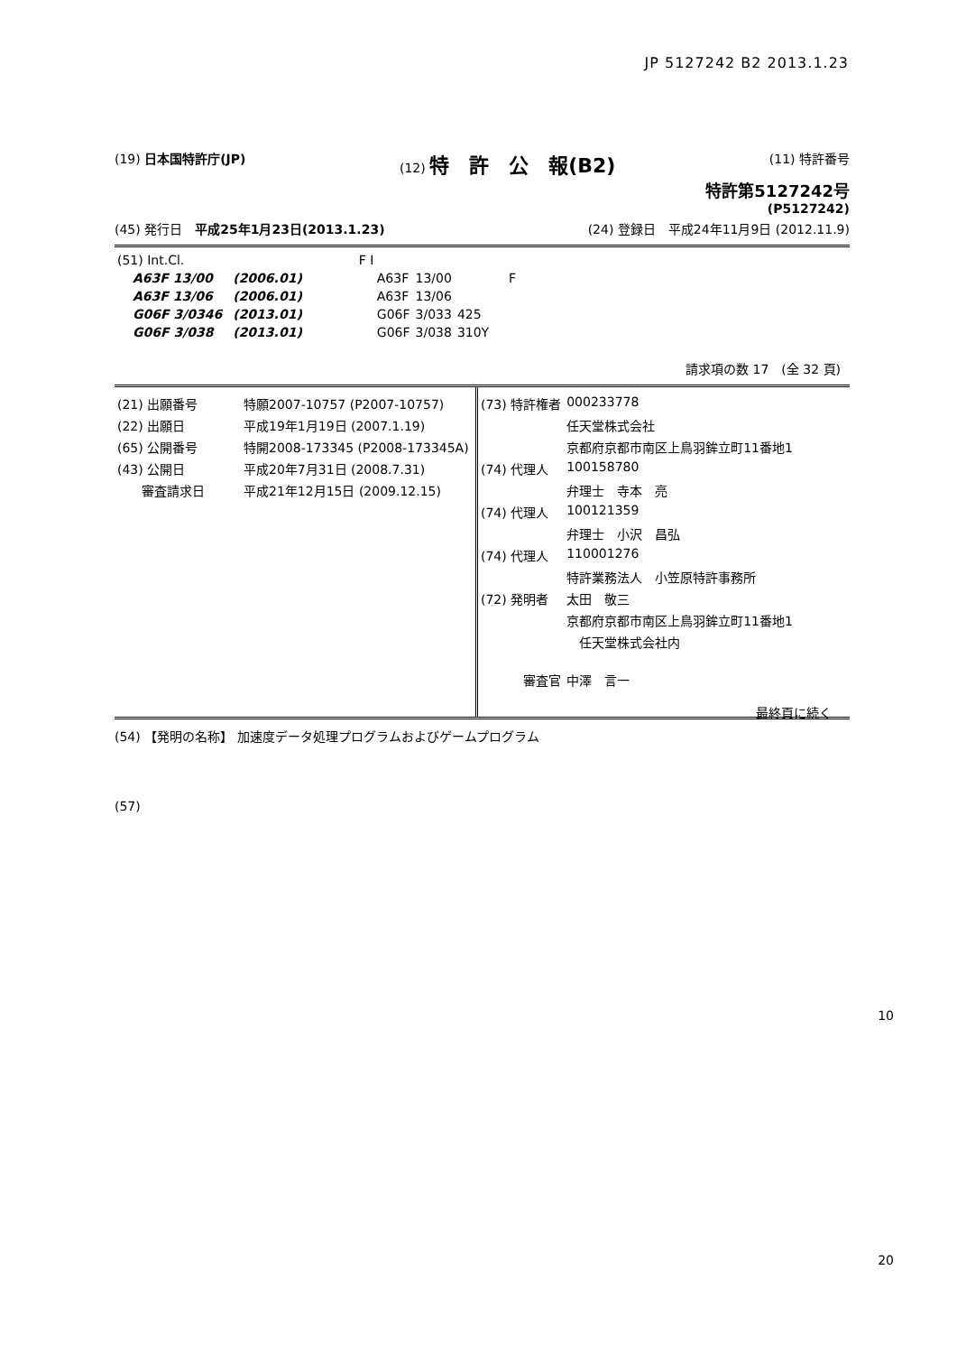JP 5127242 B2 2013.1.23
(19) 日本国特許庁(JP) (12) 特　許　公　報(B2) (11) 特許番号
特許第5127242号
(P5127242)
(45) 発行日　平成25年1月23日(2013.1.23) (24) 登録日　平成24年11月9日 (2012.11.9)
| (51) Int.Cl. | | | F I | | |
| A63F 13/00 | | (2006.01) | A63F | 13/00 | F |
| A63F 13/06 | | (2006.01) | A63F | 13/06 | |
| G06F 3/0346 | | (2013.01) | G06F | 3/033 | 425 |
| G06F 3/038 | | (2013.01) | G06F | 3/038 | 310Y |
請求項の数 17　(全 32 頁)
| (21) 出願番号 | 特願2007-10757 (P2007-10757) |
| (22) 出願日 | 平成19年1月19日 (2007.1.19) |
| (65) 公開番号 | 特開2008-173345 (P2008-173345A) |
| (43) 公開日 | 平成20年7月31日 (2008.7.31) |
| 審査請求日 | 平成21年12月15日 (2009.12.15) |
| (73) 特許権者 | 000233778 |
| | 任天堂株式会社 |
| | 京都府京都市南区上鳥羽鉾立町11番地1 |
| (74) 代理人 | 100158780 |
| | 弁理士 寺本 亮 |
| (74) 代理人 | 100121359 |
| | 弁理士 小沢 昌弘 |
| (74) 代理人 | 110001276 |
| | 特許業務法人 小笠原特許事務所 |
| (72) 発明者 | 太田 敬三 |
| | 京都府京都市南区上鳥羽鉾立町11番地1 |
| | 任天堂株式会社内 |
| 審査官 | 中澤 言一 |
最終頁に続く
(54) 【発明の名称】 加速度データ処理プログラムおよびゲームプログラム
(57)
10
20